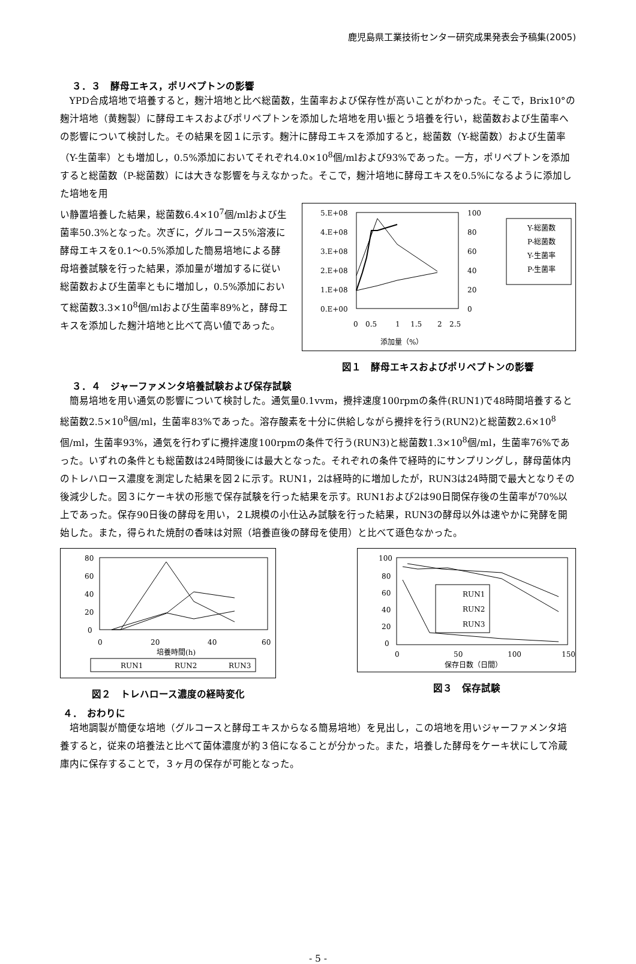鹿児島県工業技術センター研究成果発表会予稿集(2005)
３．３　酵母エキス，ポリペプトンの影響
YPD合成培地で培養すると，麹汁培地と比べ総菌数，生菌率および保存性が高いことがわかった。そこで，Brix10°の麹汁培地（黄麹製）に酵母エキスおよびポリペプトンを添加した培地を用い振とう培養を行い，総菌数および生菌率への影響について検討した。その結果を図１に示す。麹汁に酵母エキスを添加すると，総菌数（Y-総菌数）および生菌率（Y-生菌率）とも増加し，0.5%添加においてそれぞれ4.0×10<sup>8</sup>個/mlおよび93%であった。一方，ポリペプトンを添加すると総菌数（P-総菌数）には大きな影響を与えなかった。そこで，麹汁培地に酵母エキスを0.5%になるように添加した培地を用
い静置培養した結果，総菌数6.4×10<sup>7</sup>個/mlおよび生菌率50.3%となった。次ぎに，グルコース5%溶液に酵母エキスを0.1～0.5%添加した簡易培地による酵母培養試験を行った結果，添加量が増加するに従い総菌数および生菌率ともに増加し，0.5%添加において総菌数3.3×10<sup>8</sup>個/mlおよび生菌率89%と，酵母エキスを添加した麹汁培地と比べて高い値であった。
5.E+08
4.E+08
3.E+08
2.E+08
1.E+08
0.E+00
100
80
60
40
20
0
0
0.5
1
1.5
2
2.5
添加量（%）
Y-総菌数
P-総菌数
Y-生菌率
P-生菌率
図１　酵母エキスおよびポリペプトンの影響
３．４　ジャーファメンタ培養試験および保存試験
簡易培地を用い通気の影響について検討した。通気量0.1vvm，攪拌速度100rpmの条件(RUN1)で48時間培養すると総菌数2.5×10<sup>8</sup>個/ml，生菌率83%であった。溶存酸素を十分に供給しながら攪拌を行う(RUN2)と総菌数2.6×10<sup>8</sup>個/ml，生菌率93%，通気を行わずに攪拌速度100rpmの条件で行う(RUN3)と総菌数1.3×10<sup>8</sup>個/ml，生菌率76%であった。いずれの条件とも総菌数は24時間後には最大となった。それぞれの条件で経時的にサンプリングし，酵母菌体内のトレハロース濃度を測定した結果を図２に示す。RUN1，2は経時的に増加したが，RUN3は24時間で最大となりその後減少した。図３にケーキ状の形態で保存試験を行った結果を示す。RUN1および2は90日間保存後の生菌率が70%以上であった。保存90日後の酵母を用い，２L規模の小仕込み試験を行った結果，RUN3の酵母以外は速やかに発酵を開始した。また，得られた焼酎の香味は対照（培養直後の酵母を使用）と比べて遜色なかった。
80
60
40
20
0
0
20
40
60
培養時間(h)
RUN1
RUN2
RUN3
図２　トレハロース濃度の経時変化
100
80
60
40
20
0
0
50
100
150
保存日数（日間）
RUN1
RUN2
RUN3
図３　保存試験
４．　おわりに
培地調製が簡便な培地（グルコースと酵母エキスからなる簡易培地）を見出し，この培地を用いジャーファメンタ培養すると，従来の培養法と比べて菌体濃度が約３倍になることが分かった。また，培養した酵母をケーキ状にして冷蔵庫内に保存することで，３ヶ月の保存が可能となった。
- 5 -